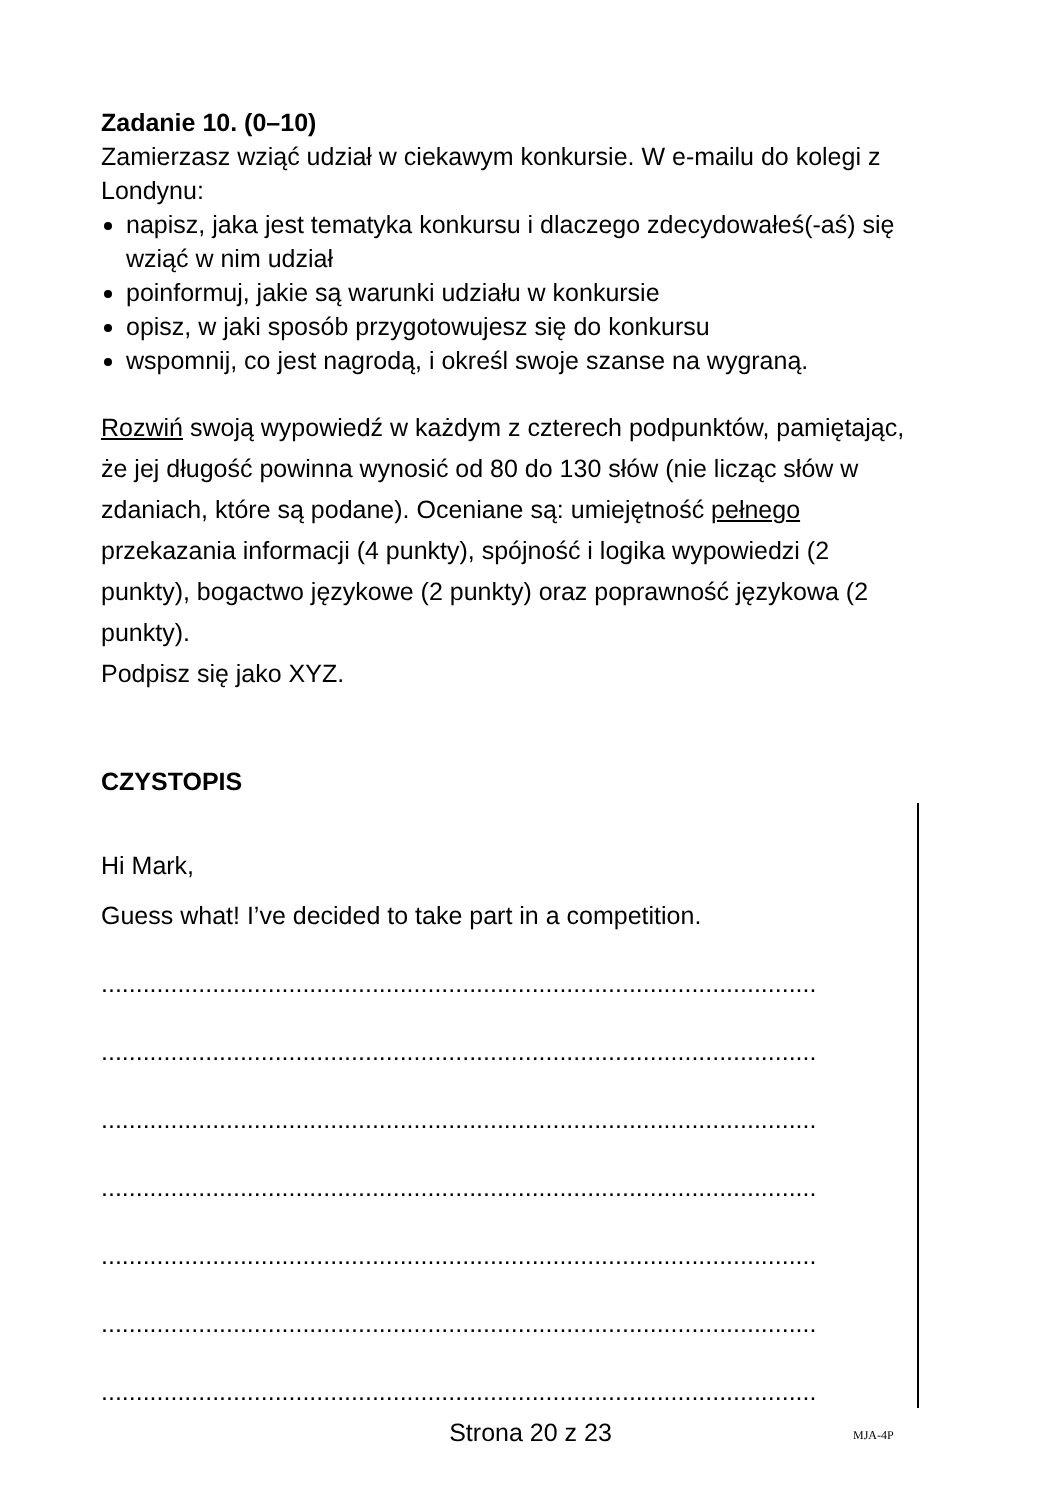Zadanie 10. (0–10)
Zamierzasz wziąć udział w ciekawym konkursie. W e-mailu do kolegi z Londynu:
napisz, jaka jest tematyka konkursu i dlaczego zdecydowałeś(-aś) się wziąć w nim udział
poinformuj, jakie są warunki udziału w konkursie
opisz, w jaki sposób przygotowujesz się do konkursu
wspomnij, co jest nagrodą, i określ swoje szanse na wygraną.
Rozwiń swoją wypowiedź w każdym z czterech podpunktów, pamiętając, że jej długość powinna wynosić od 80 do 130 słów (nie licząc słów w zdaniach, które są podane). Oceniane są: umiejętność pełnego przekazania informacji (4 punkty), spójność i logika wypowiedzi (2 punkty), bogactwo językowe (2 punkty) oraz poprawność językowa (2 punkty).
Podpisz się jako XYZ.
CZYSTOPIS
Hi Mark,
Guess what! I’ve decided to take part in a competition.
.......................................................................................................
.......................................................................................................
.......................................................................................................
.......................................................................................................
.......................................................................................................
.......................................................................................................
.......................................................................................................
Strona 20 z 23 MJA-4P